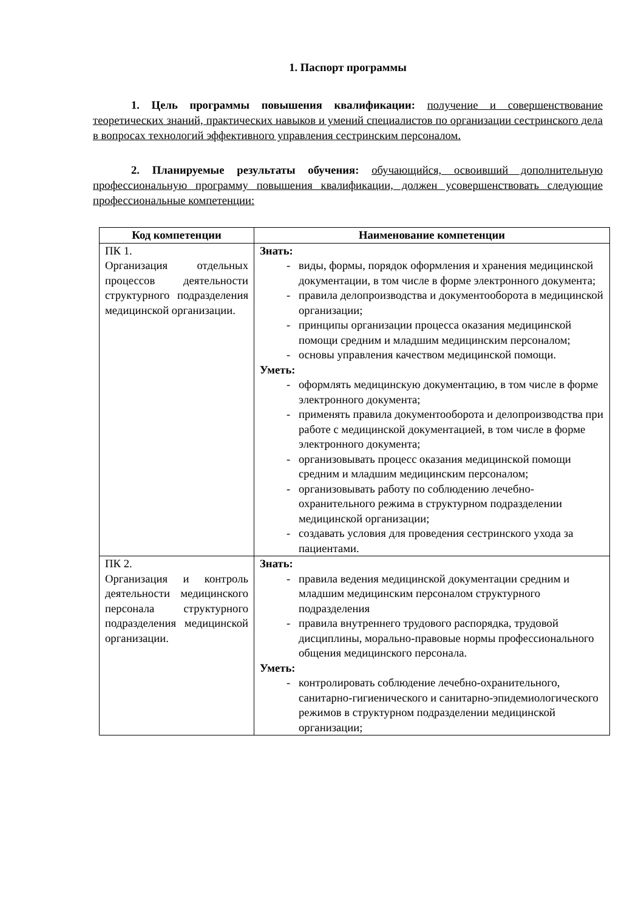1. Паспорт программы
1. Цель программы повышения квалификации: получение и совершенствование теоретических знаний, практических навыков и умений специалистов по организации сестринского дела в вопросах технологий эффективного управления сестринским персоналом.
2. Планируемые результаты обучения: обучающийся, освоивший дополнительную профессиональную программу повышения квалификации, должен усовершенствовать следующие профессиональные компетенции:
| Код компетенции | Наименование компетенции |
| --- | --- |
| ПК 1. Организация отдельных процессов деятельности структурного подразделения медицинской организации. | Знать: - виды, формы, порядок оформления и хранения медицинской документации, в том числе в форме электронного документа; - правила делопроизводства и документооборота в медицинской организации; - принципы организации процесса оказания медицинской помощи средним и младшим медицинским персоналом; - основы управления качеством медицинской помощи. Уметь: - оформлять медицинскую документацию, в том числе в форме электронного документа; - применять правила документооборота и делопроизводства при работе с медицинской документацией, в том числе в форме электронного документа; - организовывать процесс оказания медицинской помощи средним и младшим медицинским персоналом; - организовывать работу по соблюдению лечебно-охранительного режима в структурном подразделении медицинской организации; - создавать условия для проведения сестринского ухода за пациентами. |
| ПК 2. Организация и контроль деятельности медицинского персонала структурного подразделения медицинской организации. | Знать: - правила ведения медицинской документации средним и младшим медицинским персоналом структурного подразделения - правила внутреннего трудового распорядка, трудовой дисциплины, морально-правовые нормы профессионального общения медицинского персонала. Уметь: - контролировать соблюдение лечебно-охранительного, санитарно-гигиенического и санитарно-эпидемиологического режимов в структурном подразделении медицинской организации; |